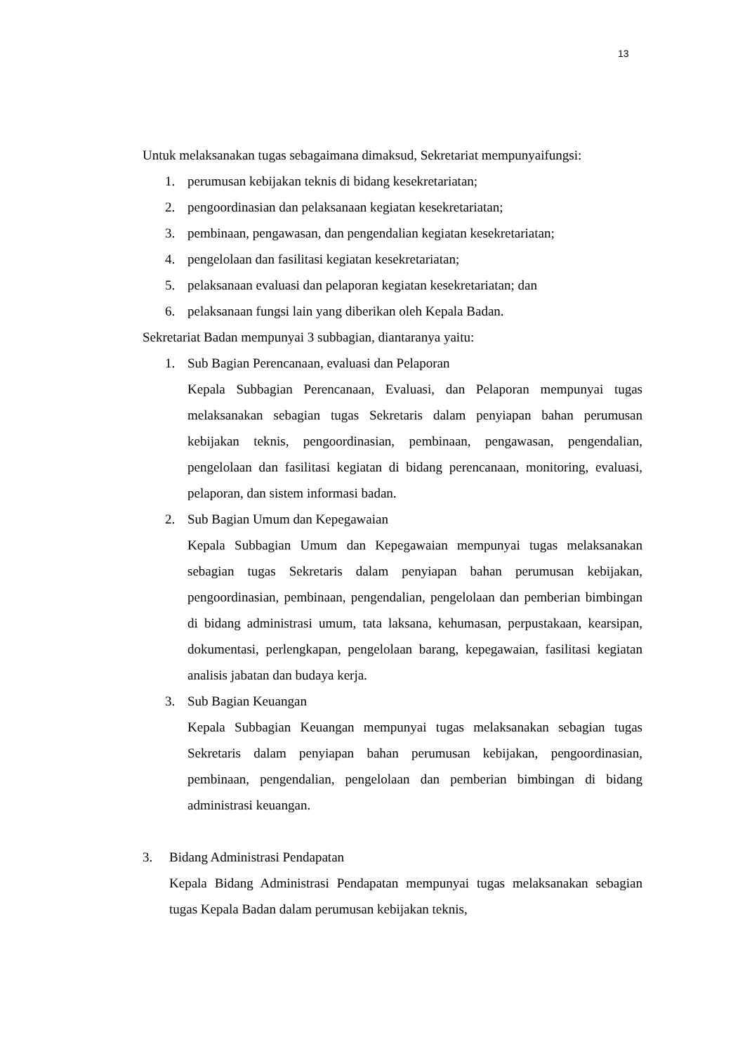13
Untuk melaksanakan tugas sebagaimana dimaksud, Sekretariat mempunyaifungsi:
1. perumusan kebijakan teknis di bidang kesekretariatan;
2. pengoordinasian dan pelaksanaan kegiatan kesekretariatan;
3. pembinaan, pengawasan, dan pengendalian kegiatan kesekretariatan;
4. pengelolaan dan fasilitasi kegiatan kesekretariatan;
5. pelaksanaan evaluasi dan pelaporan kegiatan kesekretariatan; dan
6. pelaksanaan fungsi lain yang diberikan oleh Kepala Badan.
Sekretariat Badan mempunyai 3 subbagian, diantaranya yaitu:
1. Sub Bagian Perencanaan, evaluasi dan Pelaporan
Kepala Subbagian Perencanaan, Evaluasi, dan Pelaporan mempunyai tugas melaksanakan sebagian tugas Sekretaris dalam penyiapan bahan perumusan kebijakan teknis, pengoordinasian, pembinaan, pengawasan, pengendalian, pengelolaan dan fasilitasi kegiatan di bidang perencanaan, monitoring, evaluasi, pelaporan, dan sistem informasi badan.
2. Sub Bagian Umum dan Kepegawaian
Kepala Subbagian Umum dan Kepegawaian mempunyai tugas melaksanakan sebagian tugas Sekretaris dalam penyiapan bahan perumusan kebijakan, pengoordinasian, pembinaan, pengendalian, pengelolaan dan pemberian bimbingan di bidang administrasi umum, tata laksana, kehumasan, perpustakaan, kearsipan, dokumentasi, perlengkapan, pengelolaan barang, kepegawaian, fasilitasi kegiatan analisis jabatan dan budaya kerja.
3. Sub Bagian Keuangan
Kepala Subbagian Keuangan mempunyai tugas melaksanakan sebagian tugas Sekretaris dalam penyiapan bahan perumusan kebijakan, pengoordinasian, pembinaan, pengendalian, pengelolaan dan pemberian bimbingan di bidang administrasi keuangan.
3. Bidang Administrasi Pendapatan
Kepala Bidang Administrasi Pendapatan mempunyai tugas melaksanakan sebagian tugas Kepala Badan dalam perumusan kebijakan teknis,